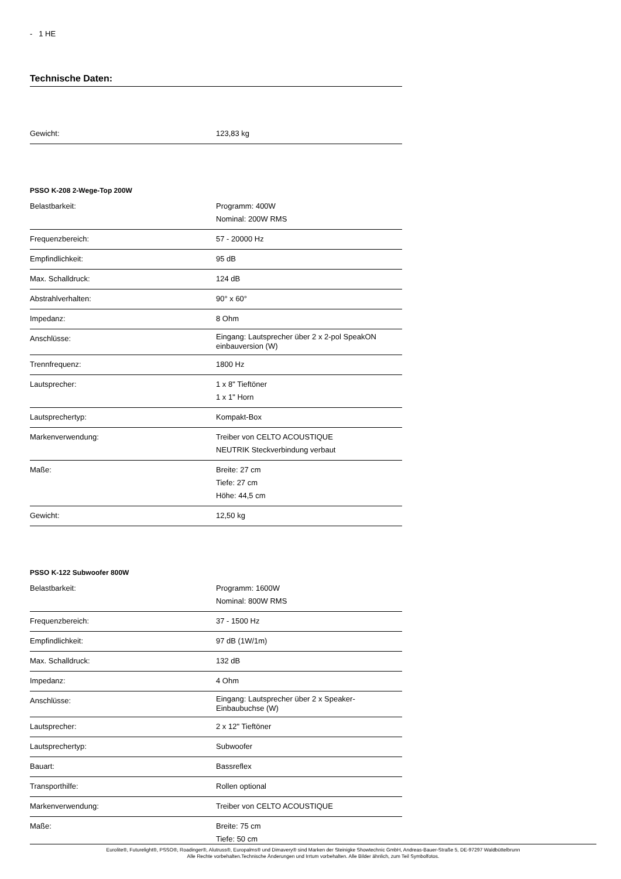- 1 HE
Technische Daten:
| Gewicht: | 123,83 kg |
PSSO K-208 2-Wege-Top 200W
| Belastbarkeit: | Programm: 400W Nominal: 200W RMS |
| Frequenzbereich: | 57 - 20000 Hz |
| Empfindlichkeit: | 95 dB |
| Max. Schalldruck: | 124 dB |
| Abstrahlverhalten: | 90° x 60° |
| Impedanz: | 8 Ohm |
| Anschlüsse: | Eingang: Lautsprecher über 2 x 2-pol SpeakON einbauversion (W) |
| Trennfrequenz: | 1800 Hz |
| Lautsprecher: | 1 x 8" Tieftöner 1 x 1" Horn |
| Lautsprechertyp: | Kompakt-Box |
| Markenverwendung: | Treiber von CELTO ACOUSTIQUE NEUTRIK Steckverbindung verbaut |
| Maße: | Breite: 27 cm Tiefe: 27 cm Höhe: 44,5 cm |
| Gewicht: | 12,50 kg |
PSSO K-122 Subwoofer 800W
| Belastbarkeit: | Programm: 1600W Nominal: 800W RMS |
| Frequenzbereich: | 37 - 1500 Hz |
| Empfindlichkeit: | 97 dB (1W/1m) |
| Max. Schalldruck: | 132 dB |
| Impedanz: | 4 Ohm |
| Anschlüsse: | Eingang: Lautsprecher über 2 x Speaker-Einbaubuchse (W) |
| Lautsprecher: | 2 x 12" Tieftöner |
| Lautsprechertyp: | Subwoofer |
| Bauart: | Bassreflex |
| Transporthilfe: | Rollen optional |
| Markenverwendung: | Treiber von CELTO ACOUSTIQUE |
| Maße: | Breite: 75 cm Tiefe: 50 cm |
Eurolite®, Futurelight®, PSSO®, Roadinger®, Alutruss®, Europalms® und Dimavery® sind Marken der Steinigke Showtechnic GmbH, Andreas-Bauer-Straße 5, DE-97297 Waldbüttelbrunn
Alle Rechte vorbehalten.Technische Änderungen und Irrtum vorbehalten. Alle Bilder ähnlich, zum Teil Symbolfotos.